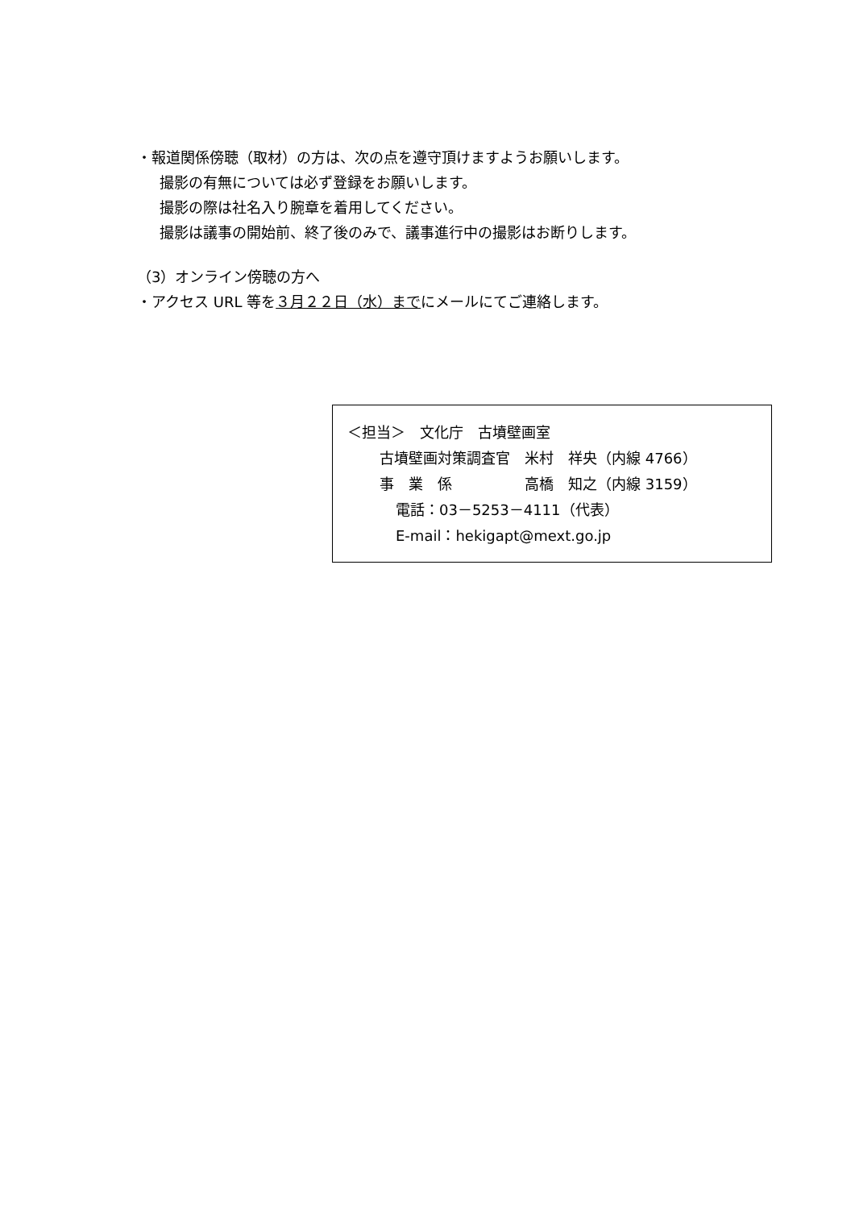・報道関係傍聴（取材）の方は、次の点を遵守頂けますようお願いします。
撮影の有無については必ず登録をお願いします。
撮影の際は社名入り腕章を着用してください。
撮影は議事の開始前、終了後のみで、議事進行中の撮影はお断りします。
（3）オンライン傍聴の方へ
・アクセス URL 等を３月２２日（水）までにメールにてご連絡します。
＜担当＞　文化庁　古墳壁画室
古墳壁画対策調査官　米村　祥央（内線 4766）
事　業　係　　　　　高橋　知之（内線 3159）
電話：03－5253－4111（代表）
E-mail：hekigapt@mext.go.jp